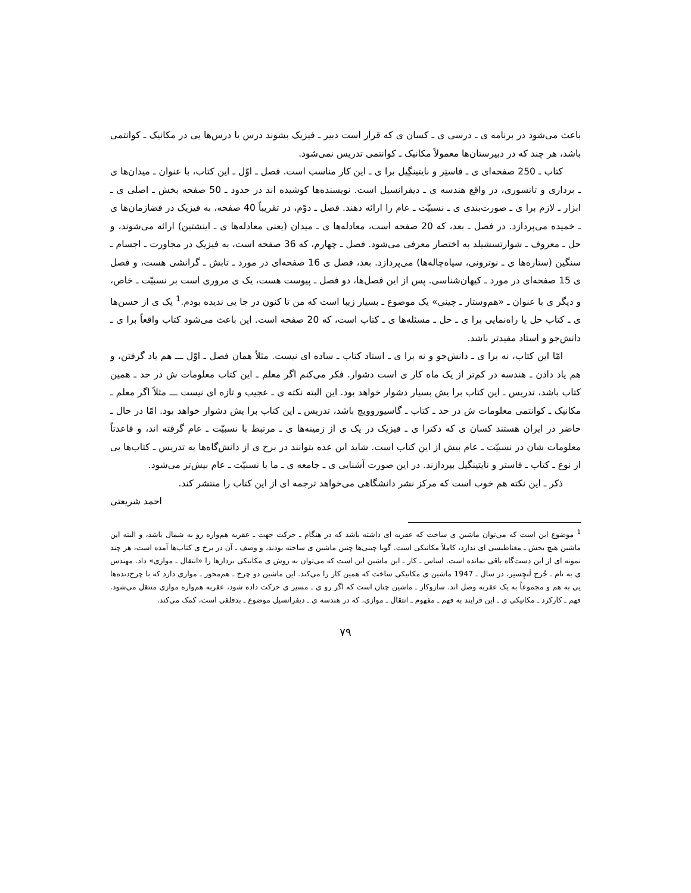باعث می‌شود در برنامه ی ـ درسی ی ـ کسان ی که قرار است دبیر ـ فیزیک بشوند درس یا درس‌ها یی در مکانیک ـ کوانتمی باشد، هر چند که در دبیرستان‌ها معمولاً مکانیک ـ کوانتمی تدریس نمی‌شود.
کتاب ـ 250 صفحه‌ای ی ـ فاستِر و نایتینگِیل برا ی ـ این کار مناسب است. فصل ـ اوّل ـ این کتاب، با عنوان ـ میدان‌ها ی ـ برداری و تانسوری، در واقع هندسه ی ـ دیفرانسیل است. نویسنده‌ها کوشیده اند در حدود ـ 50 صفحه بخش ـ اصلی ی ـ ابزار ـ لازم برا ی ـ صورت‌بندی ی ـ نسبیّت ـ عام را ارائه دهند. فصل ـ دوّم، در تقریباً 40 صفحه، به فیزیک در فضازمان‌ها ی ـ خمیده می‌پردازد. در فصل ـ بعد، که 20 صفحه است، معادله‌ها ی ـ میدان (یعنی معادله‌ها ی ـ اینشتین) ارائه می‌شوند، و حل ـ معروف ـ شوارتسشیلد به اختصار معرفی می‌شود. فصل ـ چهارم، که 36 صفحه است، به فیزیک در مجاورت ـ اجسام ـ سنگین (ستاره‌ها ی ـ نوترونی، سیاه‌چاله‌ها) می‌پردازد. بعد، فصل ی 16 صفحه‌ای در مورد ـ تابش ـ گرانشی هست، و فصل ی 15 صفحه‌ای در مورد ـ کیهان‌شناسی. پس از این فصل‌ها، دو فصل ـ پیوست هست، یک ی مروری است بر نسبیّت ـ خاص، و دیگر ی با عنوان ـ «هم‌وستار ـ چینی» یک موضوع ـ بسیار زیبا است که من تا کنون در جا یی ندیده بودم.<sup>1</sup> یک ی از حسن‌ها ی ـ کتاب حل یا راه‌نمایی برا ی ـ حل ـ مسئله‌ها ی ـ کتاب است، که 20 صفحه است. این باعث می‌شود کتاب واقعاً برا ی ـ دانش‌جو و استاد مفیدتر باشد.
امّا این کتاب، نه برا ی ـ دانش‌جو و نه برا ی ـ استاد کتاب ـ ساده ای نیست. مثلاً همان فصل ـ اوّل ـــ هم یاد گرفتن، و هم یاد دادن ـ هندسه در کم‌تر از یک ماه کار ی است دشوار. فکر می‌کنم اگر معلم ـ این کتاب معلومات ش در حد ـ همین کتاب باشد، تدریس ـ این کتاب برا یش بسیار دشوار خواهد بود. این البته نکته ی ـ عجیب و تازه ای نیست ـــ مثلاً اگر معلم ـ مکانیک ـ کوانتمی معلومات ش در حد ـ کتاب ـ گاسیوروویچ باشد، تدریس ـ این کتاب برا یش دشوار خواهد بود. امّا در حال ـ حاضر در ایران هستند کسان ی که دکترا ی ـ فیزیک در یک ی از زمینه‌ها ی ـ مرتبط با نسبیّت ـ عام گرفته اند، و قاعدتاً معلومات شان در نسبیّت ـ عام بیش از این کتاب است. شاید این عده بتوانند در برخ ی از دانش‌گاه‌ها به تدریس ـ کتاب‌ها یی از نوع ـ کتاب ـ فاستر و نایتینگیل بپردازند. در این صورت آشنایی ی ـ جامعه ی ـ ما با نسبیّت ـ عام بیش‌تر می‌شود.
ذکر ـ این نکته هم خوب است که مرکز نشر دانشگاهی می‌خواهد ترجمه ای از این کتاب را منتشر کند.
احمد شریعتی
<sup>1</sup> موضوع این است که می‌توان ماشین ی ساخت که عقربه ای داشته باشد که در هنگام ـ حرکت جهت ـ عقربه هم‌واره رو به شمال باشد، و البته این ماشین هیچ بخش ـ مغناطیسی ای ندارد، کاملاً مکانیکی است. گویا چینی‌ها چنین ماشین ی ساخته بودند، و وصف ـ آن در برخ ی کتاب‌ها آمده است، هر چند نمونه ای از این دست‌گاه باقی نمانده است. اساس ـ کار ـ این ماشین این است که می‌توان به روش ی مکانیکی بردارها را «انتقال ـ موازی» داد. مهندس ی به نام ـ جُرج لَنچِستِر، در سال ـ 1947 ماشین ی مکانیکی ساخت که همین کار را می‌کند. این ماشین دو چرخ ـ هم‌محور ـ موازی دارد که با چرخ‌دنده‌ها یی به هم و مجموعاً به یک عقربه وصل اند. سازوکار ـ ماشین چنان است که اگر رو ی ـ مسیر ی حرکت داده شود، عقربه هم‌واره موازی منتقل می‌شود. فهم ـ کارکرد ـ مکانیکی ی ـ این فرایند به فهم ـ مفهوم ـ انتقال ـ موازی، که در هندسه ی ـ دیفرانسیل موضوع ـ بدقلقی است، کمک می‌کند.
۷۹